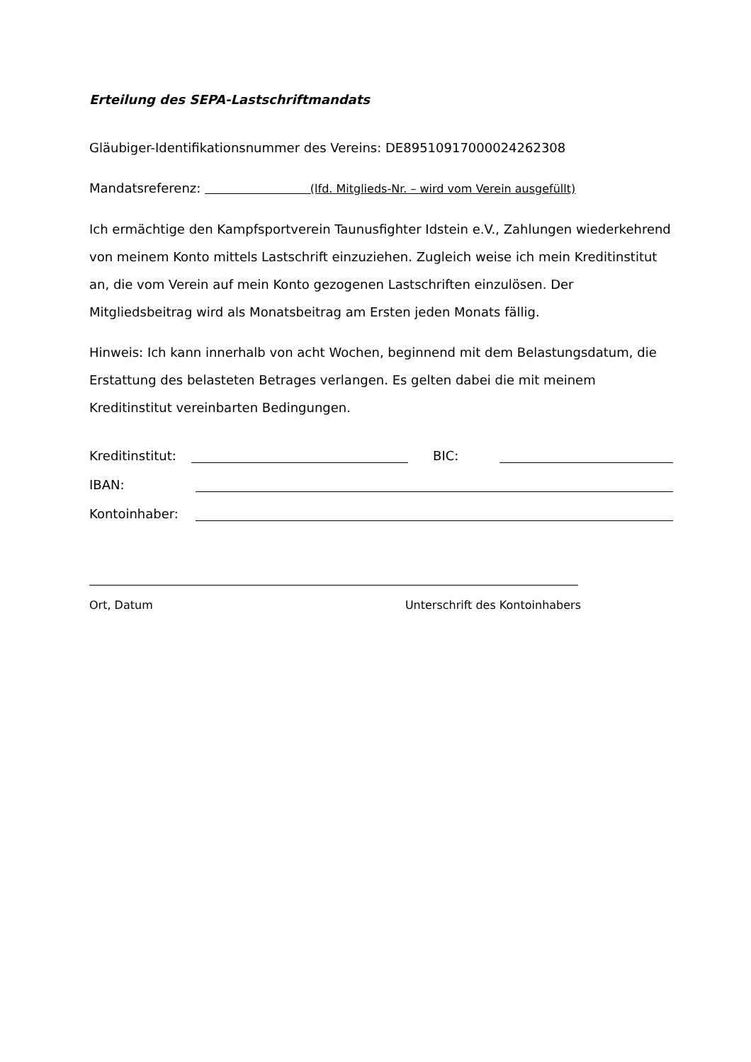Erteilung des SEPA-Lastschriftmandats
Gläubiger-Identifikationsnummer des Vereins: DE89510917000024262308
Mandatsreferenz: (lfd. Mitglieds-Nr. – wird vom Verein ausgefüllt)
Ich ermächtige den Kampfsportverein Taunusfighter Idstein e.V., Zahlungen wiederkehrend von meinem Konto mittels Lastschrift einzuziehen. Zugleich weise ich mein Kreditinstitut an, die vom Verein auf mein Konto gezogenen Lastschriften einzulösen. Der Mitgliedsbeitrag wird als Monatsbeitrag am Ersten jeden Monats fällig.
Hinweis: Ich kann innerhalb von acht Wochen, beginnend mit dem Belastungsdatum, die Erstattung des belasteten Betrages verlangen. Es gelten dabei die mit meinem Kreditinstitut vereinbarten Bedingungen.
Kreditinstitut: BIC:
IBAN:
Kontoinhaber:
Ort, Datum Unterschrift des Kontoinhabers